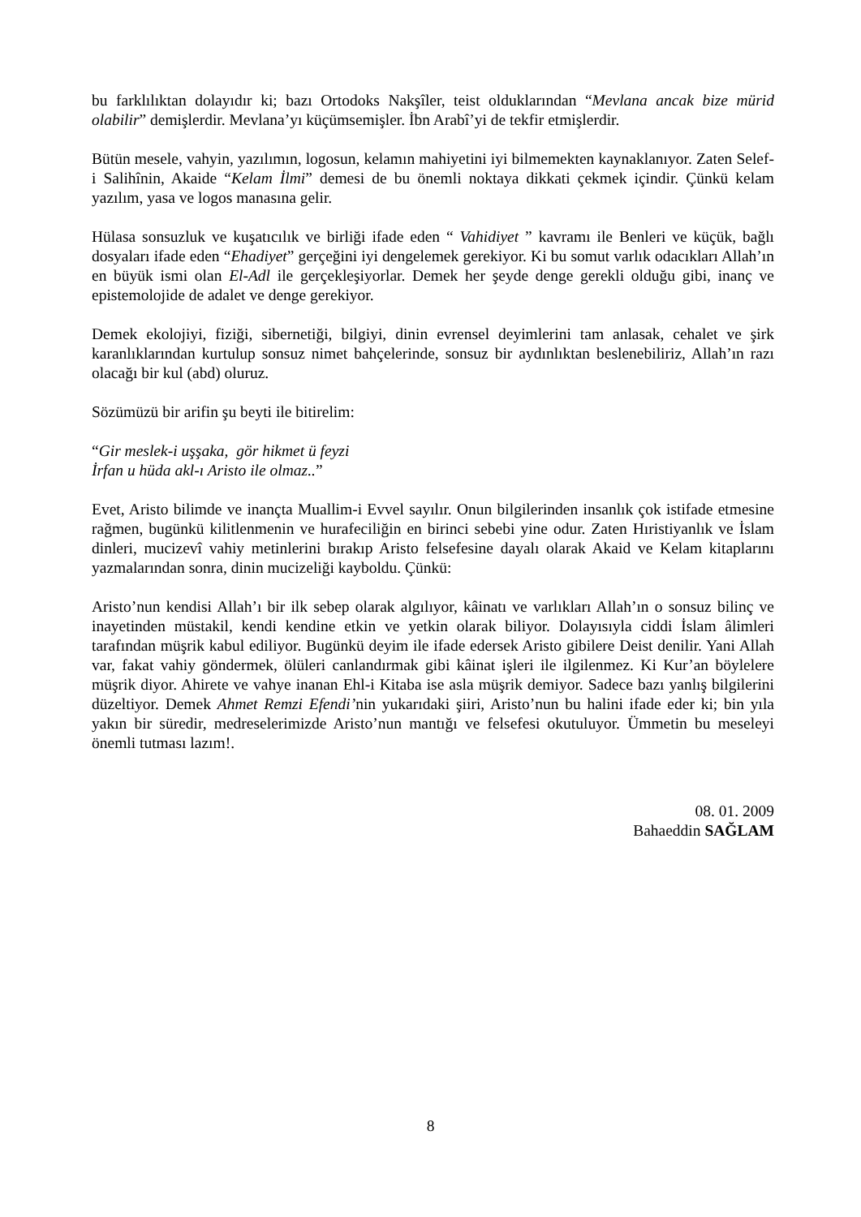bu farklılıktan dolayıdır ki; bazı Ortodoks Nakşîler, teist olduklarından “Mevlana ancak bize mürid olabilir” demişlerdir. Mevlana’yı küçümsemişler. İbn Arabî’yi de tekfir etmişlerdir.
Bütün mesele, vahyin, yazılımın, logosun, kelamın mahiyetini iyi bilmemekten kaynaklanıyor. Zaten Selef-i Salihînin, Akaide “Kelam İlmi” demesi de bu önemli noktaya dikkati çekmek içindir. Çünkü kelam yazılım, yasa ve logos manasına gelir.
Hülasa sonsuzluk ve kuşatıcılık ve birliği ifade eden “ Vahidiyet ” kavramı ile Benleri ve küçük, bağlı dosyaları ifade eden “Ehadiyet” gerçeğini iyi dengelemek gerekiyor. Ki bu somut varlık odacıkları Allah’ın en büyük ismi olan El-Adl ile gerçekleşiyorlar. Demek her şeyde denge gerekli olduğu gibi, inanç ve epistemolojide de adalet ve denge gerekiyor.
Demek ekolojiyi, fiziği, sibernetiği, bilgiyi, dinin evrensel deyimlerini tam anlasak, cehalet ve şirk karanlıklarından kurtulup sonsuz nimet bahçelerinde, sonsuz bir aydınlıktan beslenebiliriz, Allah’ın razı olacağı bir kul (abd) oluruz.
Sözümüzü bir arifin şu beyti ile bitirelim:
“Gir meslek-i uşşaka, gör hikmet ü feyzi
İrfan u hüda akl-ı Aristo ile olmaz..”
Evet, Aristo bilimde ve inançta Muallim-i Evvel sayılır. Onun bilgilerinden insanlık çok istifade etmesine rağmen, bugünkü kilitlenmenin ve hurafeciliğin en birinci sebebi yine odur. Zaten Hıristiyanlık ve İslam dinleri, mucizevî vahiy metinlerini bırakıp Aristo felsefesine dayalı olarak Akaid ve Kelam kitaplarını yazmalarından sonra, dinin mucizeliği kayboldu. Çünkü:
Aristo’nun kendisi Allah’ı bir ilk sebep olarak algılıyor, kâinatı ve varlıkları Allah’ın o sonsuz bilinç ve inayetinden müstakil, kendi kendine etkin ve yetkin olarak biliyor. Dolayısıyla ciddi İslam âlimleri tarafından müşrik kabul ediliyor. Bugünkü deyim ile ifade edersek Aristo gibilere Deist denilir. Yani Allah var, fakat vahiy göndermek, ölüleri canlandırmak gibi kâinat işleri ile ilgilenmez. Ki Kur’an böylelere müşrik diyor. Ahirete ve vahye inanan Ehl-i Kitaba ise asla müşrik demiyor. Sadece bazı yanlış bilgilerini düzeltiyor. Demek Ahmet Remzi Efendi’nin yukarıdaki şiiri, Aristo’nun bu halini ifade eder ki; bin yıla yakın bir süredir, medreselerimizde Aristo’nun mantığı ve felsefesi okutuluyor. Ümmetin bu meseleyi önemli tutması lazım!.
08. 01. 2009
Bahaeddin SAĞLAM
8